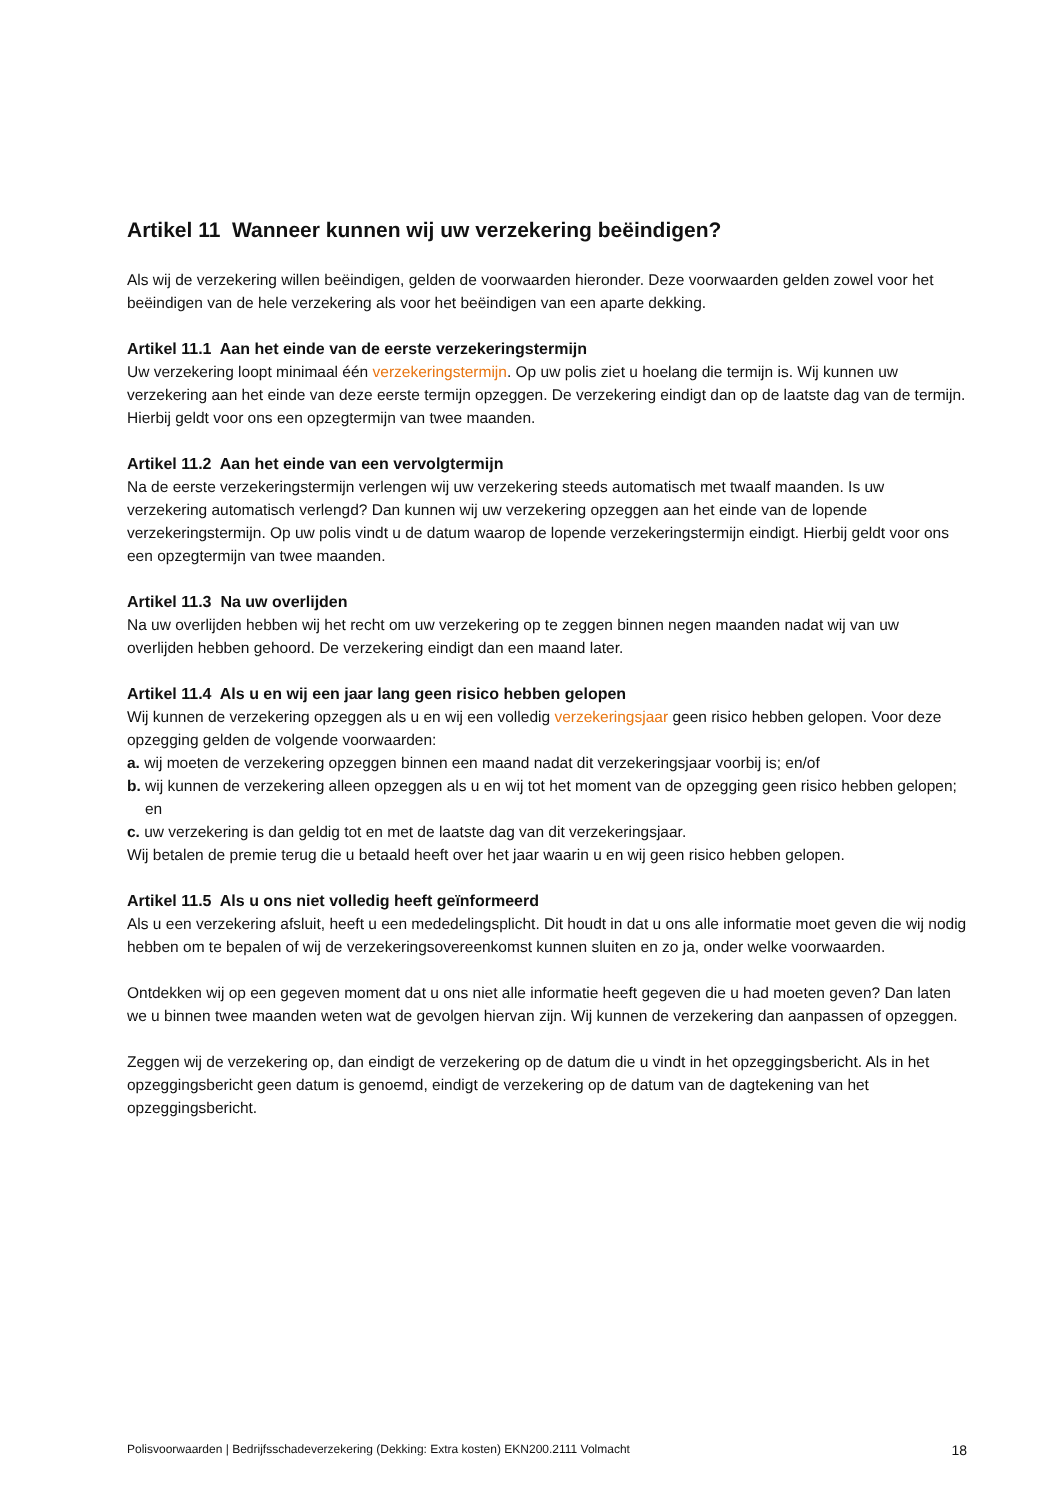Artikel 11 Wanneer kunnen wij uw verzekering beëindigen?
Als wij de verzekering willen beëindigen, gelden de voorwaarden hieronder. Deze voorwaarden gelden zowel voor het beëindigen van de hele verzekering als voor het beëindigen van een aparte dekking.
Artikel 11.1 Aan het einde van de eerste verzekeringstermijn
Uw verzekering loopt minimaal één verzekeringstermijn. Op uw polis ziet u hoelang die termijn is. Wij kunnen uw verzekering aan het einde van deze eerste termijn opzeggen. De verzekering eindigt dan op de laatste dag van de termijn. Hierbij geldt voor ons een opzegtermijn van twee maanden.
Artikel 11.2 Aan het einde van een vervolgtermijn
Na de eerste verzekeringstermijn verlengen wij uw verzekering steeds automatisch met twaalf maanden. Is uw verzekering automatisch verlengd? Dan kunnen wij uw verzekering opzeggen aan het einde van de lopende verzekeringstermijn. Op uw polis vindt u de datum waarop de lopende verzekeringstermijn eindigt. Hierbij geldt voor ons een opzegtermijn van twee maanden.
Artikel 11.3 Na uw overlijden
Na uw overlijden hebben wij het recht om uw verzekering op te zeggen binnen negen maanden nadat wij van uw overlijden hebben gehoord. De verzekering eindigt dan een maand later.
Artikel 11.4 Als u en wij een jaar lang geen risico hebben gelopen
Wij kunnen de verzekering opzeggen als u en wij een volledig verzekeringsjaar geen risico hebben gelopen. Voor deze opzegging gelden de volgende voorwaarden:
a. wij moeten de verzekering opzeggen binnen een maand nadat dit verzekeringsjaar voorbij is; en/of
b. wij kunnen de verzekering alleen opzeggen als u en wij tot het moment van de opzegging geen risico hebben gelopen; en
c. uw verzekering is dan geldig tot en met de laatste dag van dit verzekeringsjaar.
Wij betalen de premie terug die u betaald heeft over het jaar waarin u en wij geen risico hebben gelopen.
Artikel 11.5 Als u ons niet volledig heeft geïnformeerd
Als u een verzekering afsluit, heeft u een mededelingsplicht. Dit houdt in dat u ons alle informatie moet geven die wij nodig hebben om te bepalen of wij de verzekeringsovereenkomst kunnen sluiten en zo ja, onder welke voorwaarden.
Ontdekken wij op een gegeven moment dat u ons niet alle informatie heeft gegeven die u had moeten geven? Dan laten we u binnen twee maanden weten wat de gevolgen hiervan zijn. Wij kunnen de verzekering dan aanpassen of opzeggen.
Zeggen wij de verzekering op, dan eindigt de verzekering op de datum die u vindt in het opzeggingsbericht. Als in het opzeggingsbericht geen datum is genoemd, eindigt de verzekering op de datum van de dagtekening van het opzeggingsbericht.
Polisvoorwaarden | Bedrijfsschadeverzekering (Dekking: Extra kosten) EKN200.2111 Volmacht 18